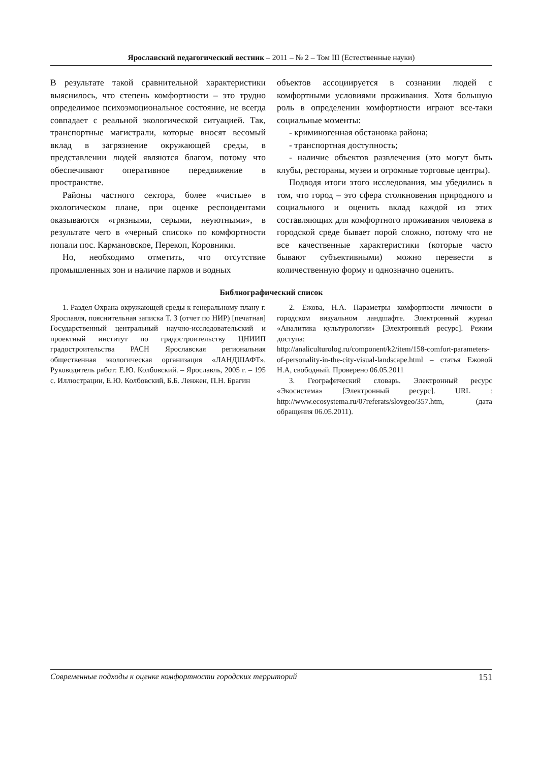Ярославский педагогический вестник – 2011 – № 2 – Том III (Естественные науки)
В результате такой сравнительной характеристики выяснилось, что степень комфортности – это трудно определимое психоэмоциональное состояние, не всегда совпадает с реальной экологической ситуацией. Так, транспортные магистрали, которые вносят весомый вклад в загрязнение окружающей среды, в представлении людей являются благом, потому что обеспечивают оперативное передвижение в пространстве.
Районы частного сектора, более «чистые» в экологическом плане, при оценке респондентами оказываются «грязными, серыми, неуютными», в результате чего в «черный список» по комфортности попали пос. Кармановское, Перекоп, Коровники.
Но, необходимо отметить, что отсутствие промышленных зон и наличие парков и водных
объектов ассоциируется в сознании людей с комфортными условиями проживания. Хотя большую роль в определении комфортности играют все-таки социальные моменты:
- криминогенная обстановка района;
- транспортная доступность;
- наличие объектов развлечения (это могут быть клубы, рестораны, музеи и огромные торговые центры).
Подводя итоги этого исследования, мы убедились в том, что город – это сфера столкновения природного и социального и оценить вклад каждой из этих составляющих для комфортного проживания человека в городской среде бывает порой сложно, потому что не все качественные характеристики (которые часто бывают субъективными) можно перевести в количественную форму и однозначно оценить.
Библиографический список
1. Раздел Охрана окружающей среды к генеральному плану г. Ярославля, пояснительная записка Т. 3 (отчет по НИР) [печатная] Государственный центральный научно-исследовательский и проектный институт по градостроительству ЦНИИП градостроительства РАСН Ярославская региональная общественная экологическая организация «ЛАНДШАФТ». Руководитель работ: Е.Ю. Колбовский. – Ярославль, 2005 г. – 195 с. Иллюстрации, Е.Ю. Колбовский, Б.Б. Ленжен, П.Н. Брагин
2. Ежова, Н.А. Параметры комфортности личности в городском визуальном ландшафте. Электронный журнал «Аналитика культурологии» [Электронный ресурс]. Режим доступа:
http://analiculturolog.ru/component/k2/item/158-comfort-parameters-of-personality-in-the-city-visual-landscape.html – статья Ежовой Н.А, свободный. Проверено 06.05.2011
3. Географический словарь. Электронный ресурс «Экосистема» [Электронный ресурс]. URL : http://www.ecosystema.ru/07referats/slovgeo/357.htm, (дата обращения 06.05.2011).
Современные подходы к оценке комфортности городских территорий 151